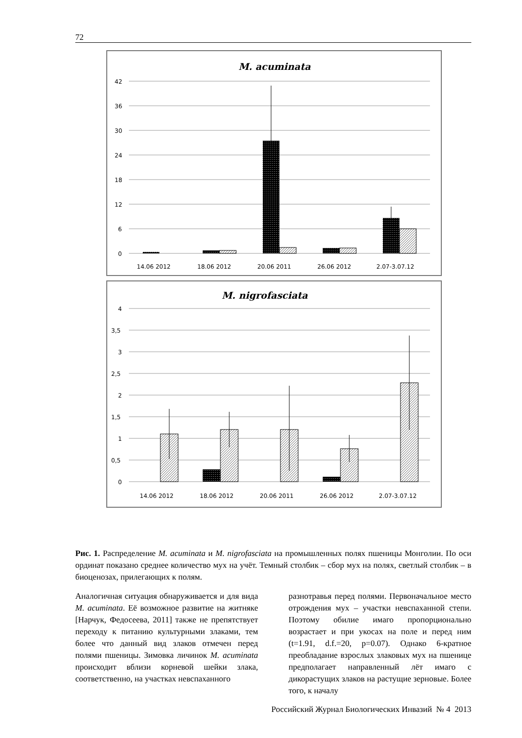72
M. acuminata
42
36
30
24
18
12
6
0
14.06 2012
18.06 2012
20.06 2011
26.06 2012
2.07-3.07.12
M. nigrofasciata
4
3,5
3
2,5
2
1,5
1
0,5
0
14.06 2012
18.06 2012
20.06 2011
26.06 2012
2.07-3.07.12
Рис. 1. Распределение M. acuminata и M. nigrofasciata на промышленных полях пшеницы Монголии. По оси ординат показано среднее количество мух на учёт. Темный столбик – сбор мух на полях, светлый столбик – в биоценозах, прилегающих к полям.
Аналогичная ситуация обнаруживается и для вида M. acuminata. Её возможное развитие на житняке [Нарчук, Федосеева, 2011] также не препятствует переходу к питанию культурными злаками, тем более что данный вид злаков отмечен перед полями пшеницы. Зимовка личинок M. acuminata происходит вблизи корневой шейки злака, соответственно, на участках невспаханного
разнотравья перед полями. Первоначальное место отрождения мух – участки невспаханной степи. Поэтому обилие имаго пропорционально возрастает и при укосах на поле и перед ним (t=1.91, d.f.=20, p=0.07). Однако 6-кратное преобладание взрослых злаковых мух на пшенице предполагает направленный лёт имаго с дикорастущих злаков на растущие зерновые. Более того, к началу
Российский Журнал Биологических Инвазий № 4 2013